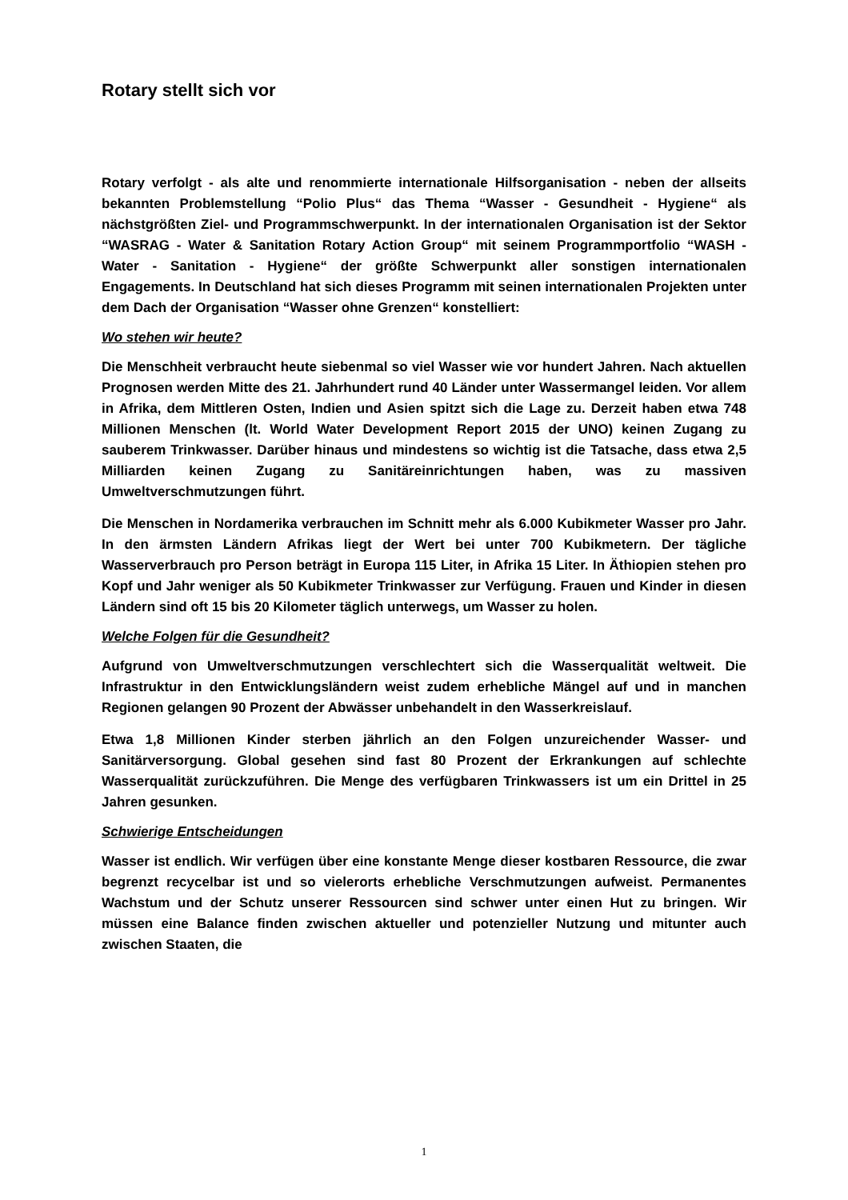Rotary stellt sich vor
Rotary verfolgt - als alte und renommierte internationale Hilfsorganisation - neben der allseits bekannten Problemstellung “Polio Plus“ das Thema “Wasser - Gesundheit - Hygiene“ als nächstgrößten Ziel- und Programmschwerpunkt. In der internationalen Organisation ist der Sektor “WASRAG - Water & Sanitation Rotary Action Group“ mit seinem Programmportfolio “WASH - Water - Sanitation - Hygiene“ der größte Schwerpunkt aller sonstigen internationalen Engagements. In Deutschland hat sich dieses Programm mit seinen internationalen Projekten unter dem Dach der Organisation “Wasser ohne Grenzen“ konstelliert:
Wo stehen wir heute?
Die Menschheit verbraucht heute siebenmal so viel Wasser wie vor hundert Jahren. Nach aktuellen Prognosen werden Mitte des 21. Jahrhundert rund 40 Länder unter Wassermangel leiden. Vor allem in Afrika, dem Mittleren Osten, Indien und Asien spitzt sich die Lage zu. Derzeit haben etwa 748 Millionen Menschen (lt. World Water Development Report 2015 der UNO) keinen Zugang zu sauberem Trinkwasser. Darüber hinaus und mindestens so wichtig ist die Tatsache, dass etwa 2,5 Milliarden keinen Zugang zu Sanitäreinrichtungen haben, was zu massiven Umweltverschmutzungen führt.
Die Menschen in Nordamerika verbrauchen im Schnitt mehr als 6.000 Kubikmeter Wasser pro Jahr. In den ärmsten Ländern Afrikas liegt der Wert bei unter 700 Kubikmetern. Der tägliche Wasserverbrauch pro Person beträgt in Europa 115 Liter, in Afrika 15 Liter. In Äthiopien stehen pro Kopf und Jahr weniger als 50 Kubikmeter Trinkwasser zur Verfügung. Frauen und Kinder in diesen Ländern sind oft 15 bis 20 Kilometer täglich unterwegs, um Wasser zu holen.
Welche Folgen für die Gesundheit?
Aufgrund von Umweltverschmutzungen verschlechtert sich die Wasserqualität weltweit. Die Infrastruktur in den Entwicklungsländern weist zudem erhebliche Mängel auf und in manchen Regionen gelangen 90 Prozent der Abwässer unbehandelt in den Wasserkreislauf.
Etwa 1,8 Millionen Kinder sterben jährlich an den Folgen unzureichender Wasser- und Sanitärversorgung. Global gesehen sind fast 80 Prozent der Erkrankungen auf schlechte Wasserqualität zurückzuführen. Die Menge des verfügbaren Trinkwassers ist um ein Drittel in 25 Jahren gesunken.
Schwierige Entscheidungen
Wasser ist endlich. Wir verfügen über eine konstante Menge dieser kostbaren Ressource, die zwar begrenzt recycelbar ist und so vielerorts erhebliche Verschmutzungen aufweist. Permanentes Wachstum und der Schutz unserer Ressourcen sind schwer unter einen Hut zu bringen. Wir müssen eine Balance finden zwischen aktueller und potenzieller Nutzung und mitunter auch zwischen Staaten, die
1